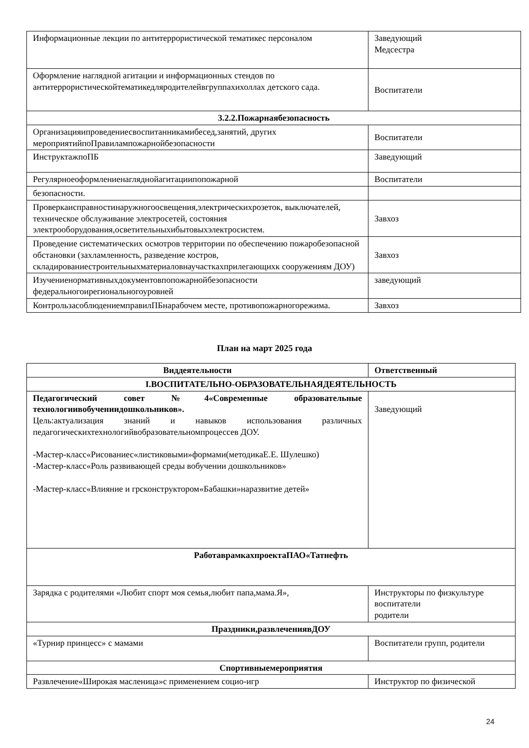| Информационные лекции по антитеррористической тематикес персоналом | Заведующий Медсестра |
| Оформление наглядной агитации и информационных стендов по антитеррористическойтематикедляродителейвгруппахихоллах детского сада. | Воспитатели |
| 3.2.2.Пожарнаябезопасность | |
| Организацияипроведениесвоспитанникамибесед,занятий, других мероприятийпоПравилампожарнойбезопасности | Воспитатели |
| ИнструктажпоПБ | Заведующий |
| Регулярноеоформлениенагляднойагитациипопожарной | Воспитатели |
| безопасности. | |
| Проверкаисправностинаружногоосвещения,электрическихрозеток, выключателей, техническое обслуживание электросетей, состояния электрооборудования,осветительныхибытовыхэлектросистем. | Завхоз |
| Проведение систематических осмотров территории по обеспечению пожаробезопасной обстановки (захламленность, разведение костров, складированиестроительныхматериаловнаучасткахприлегающихк сооружениям ДОУ) | Завхоз |
| Изучениенормативныхдокументовпопожарнойбезопасности федеральногоирегиональногоуровней | заведующий |
| КонтрользасоблюдениемправилПБнарабочем месте, противопожарногорежима. | Завхоз |
План на март 2025 года
| Виддеятельности | Ответственный |
| --- | --- |
| I.ВОСПИТАТЕЛЬНО-ОБРАЗОВАТЕЛЬНАЯДЕЯТЕЛЬНОСТЬ | |
| Педагогический совет №4«Современные образовательные технологиивобучениидошкольников». Цель:актуализация знаний и навыков использования различных педагогическихтехнологийвобразовательномпроцессев ДОУ. -Мастер-класс«Рисованиес«листиковыми»формами(методикаЕ.Е. Шулешко) -Мастер-класс«Роль развивающей среды вобучении дошкольников» -Мастер-класс«Влияние и грсконструктором«Бабашки»наразвитие детей» | Заведующий |
| РаботаврамкахпроектаПАО«Татнефть | |
| Зарядка с родителями «Любит спорт моя семья,любит папа,мама.Я», | Инструкторы по физкультуре воспитатели родители |
| Праздники,развлечениявДОУ | |
| «Турнир принцесс» с мамами | Воспитатели групп, родители |
| Спортивныемероприятия | |
| Развлечение«Широкая масленица»с применением социо-игр | Инструктор по физической |
24